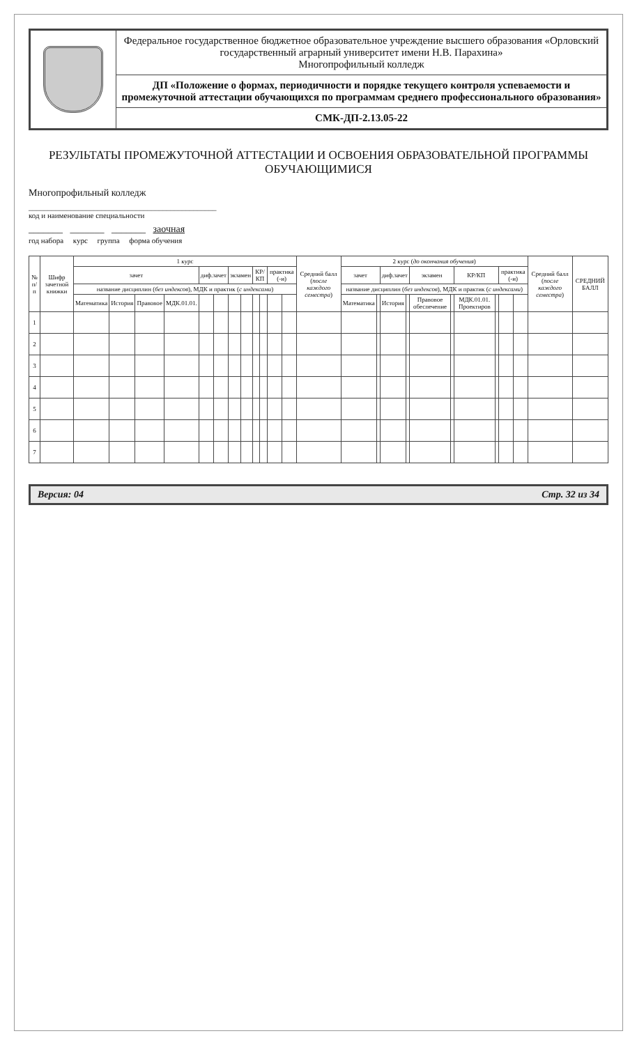| | Федеральное государственное бюджетное образовательное учреждение высшего образования «Орловский государственный аграрный университет имени Н.В. Парахина» Многопрофильный колледж |
| | ДП «Положение о формах, периодичности и порядке текущего контроля успеваемости и промежуточной аттестации обучающихся по программам среднего профессионального образования» |
| | СМК-ДП-2.13.05-22 |
РЕЗУЛЬТАТЫ ПРОМЕЖУТОЧНОЙ АТТЕСТАЦИИ И ОСВОЕНИЯ ОБРАЗОВАТЕЛЬНОЙ ПРОГРАММЫ ОБУЧАЮЩИМИСЯ
Многопрофильный колледж
_________________________________________________
код и наименование специальности
_______ _______ _______ заочная
год набора курс группа форма обучения
| № п/п | Шифр зачетной книжки | 1 курс | | | | | | | | | | | | Средний балл ( после каждого семестра ) | 2 курс ( до окончания обучения ) | | | | | | | | | | Средний балл ( после каждого семестра ) | СРЕДНИЙ БАЛЛ |
| --- | --- | --- | --- | --- | --- | --- | --- | --- | --- | --- | --- | --- | --- | --- | --- | --- | --- | --- | --- | --- | --- | --- | --- | --- | --- | --- |
| | | зачет | | | | диф.зачет | | экзамен | | КР/КП | | практика (-и) | | | зачет | | диф.зачет | | экзамен | | КР/КП | | практика (-и) | | | |
| | | название дисциплин ( без индексов ), МДК и практик ( с индексами ) | | | | | | | | | | | | | название дисциплин ( без индексов ), МДК и практик ( с индексами ) | | | | | | | | | | | |
| | | Математика | История | Правовое | МДК.01.01. | | | | | | | | | | Математика | | История | | Правовое обеспечение | | МДК.01.01. Проектиров | | | | | |
| 1 | | | | | | | | | | | | | | | | | | | | | | | | | | |
| 2 | | | | | | | | | | | | | | | | | | | | | | | | | | |
| 3 | | | | | | | | | | | | | | | | | | | | | | | | | | |
| 4 | | | | | | | | | | | | | | | | | | | | | | | | | | |
| 5 | | | | | | | | | | | | | | | | | | | | | | | | | | |
| 6 | | | | | | | | | | | | | | | | | | | | | | | | | | |
| 7 | | | | | | | | | | | | | | | | | | | | | | | | | | |
Версия: 04 Стр. 32 из 34